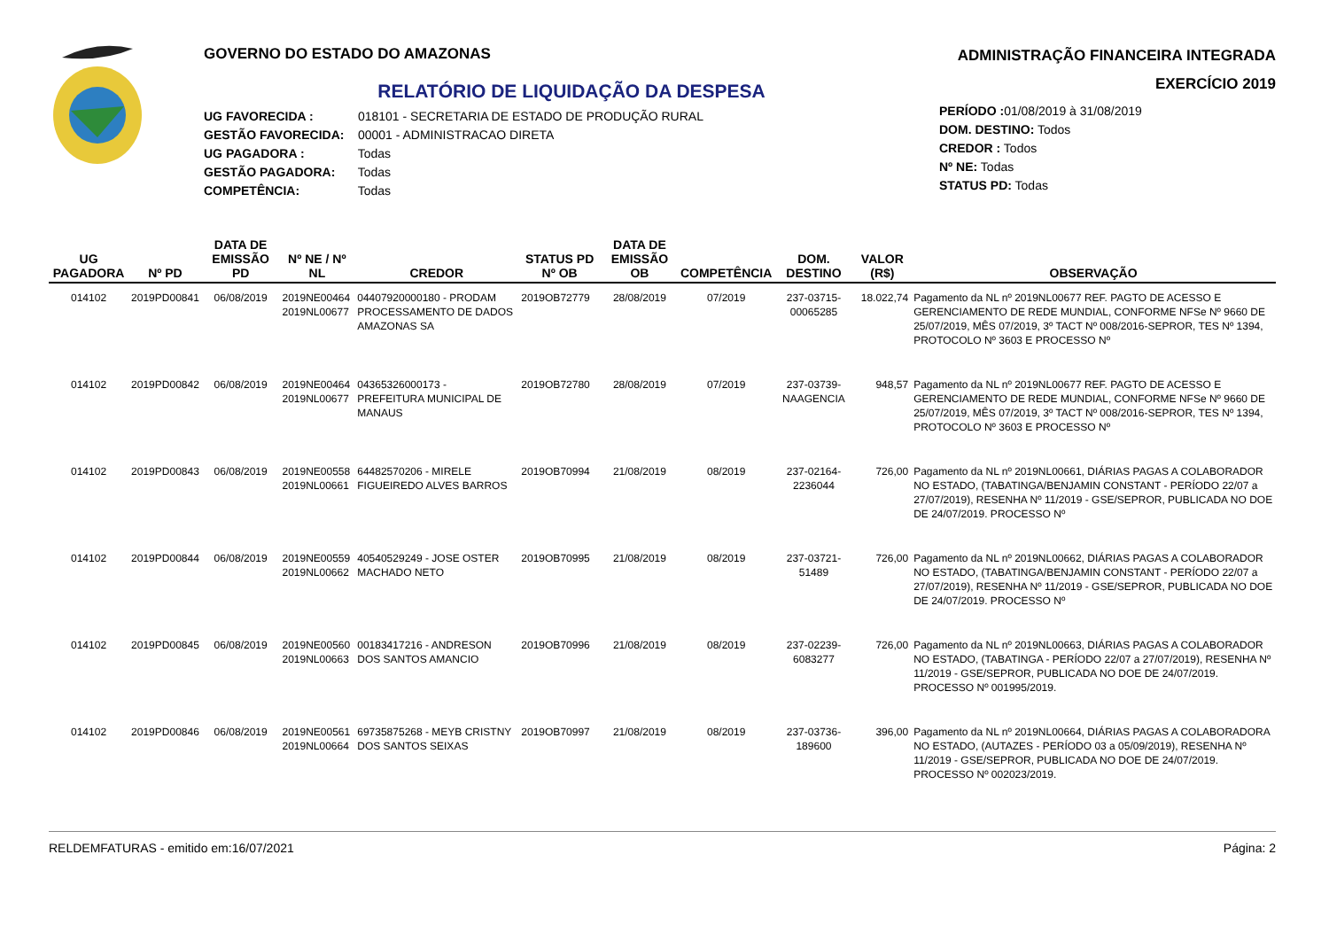GOVERNO DO ESTADO DO AMAZONAS
RELATÓRIO DE LIQUIDAÇÃO DA DESPESA
UG FAVORECIDA : 018101 - SECRETARIA DE ESTADO DE PRODUÇÃO RURAL
GESTÃO FAVORECIDA: 00001 - ADMINISTRACAO DIRETA
UG PAGADORA : Todas
GESTÃO PAGADORA: Todas
COMPETÊNCIA: Todas
ADMINISTRAÇÃO FINANCEIRA INTEGRADA
EXERCÍCIO 2019
PERÍODO : 01/08/2019 à 31/08/2019
DOM. DESTINO: Todos
CREDOR : Todos
Nº NE: Todas
STATUS PD: Todas
| UG PAGADORA | Nº PD | DATA DE EMISSÃO PD | Nº NE / Nº NL | CREDOR | STATUS PD Nº OB | DATA DE EMISSÃO OB | COMPETÊNCIA | DOM. DESTINO | VALOR (R$) | OBSERVAÇÃO |
| --- | --- | --- | --- | --- | --- | --- | --- | --- | --- | --- |
| 014102 | 2019PD00841 | 06/08/2019 | 2019NE00464 2019NL00677 | 04407920000180 - PRODAM PROCESSAMENTO DE DADOS AMAZONAS SA | 2019OB72779 | 28/08/2019 | 07/2019 | 237-03715-00065285 | 18.022,74 | Pagamento da NL nº 2019NL00677 REF. PAGTO DE ACESSO E GERENCIAMENTO DE REDE MUNDIAL, CONFORME NFSe Nº 9660 DE 25/07/2019, MÊS 07/2019, 3º TACT Nº 008/2016-SEPROR, TES Nº 1394, PROTOCOLO Nº 3603 E PROCESSO Nº |
| 014102 | 2019PD00842 | 06/08/2019 | 2019NE00464 2019NL00677 | 04365326000173 - PREFEITURA MUNICIPAL DE MANAUS | 2019OB72780 | 28/08/2019 | 07/2019 | 237-03739-NAAGENCIA | 948,57 | Pagamento da NL nº 2019NL00677 REF. PAGTO DE ACESSO E GERENCIAMENTO DE REDE MUNDIAL, CONFORME NFSe Nº 9660 DE 25/07/2019, MÊS 07/2019, 3º TACT Nº 008/2016-SEPROR, TES Nº 1394, PROTOCOLO Nº 3603 E PROCESSO Nº |
| 014102 | 2019PD00843 | 06/08/2019 | 2019NE00558 2019NL00661 | 64482570206 - MIRELE FIGUEIREDO ALVES BARROS | 2019OB70994 | 21/08/2019 | 08/2019 | 237-02164-2236044 | 726,00 | Pagamento da NL nº 2019NL00661, DIÁRIAS PAGAS A COLABORADOR NO ESTADO, (TABATINGA/BENJAMIN CONSTANT - PERÍODO 22/07 a 27/07/2019), RESENHA Nº 11/2019 - GSE/SEPROR, PUBLICADA NO DOE DE 24/07/2019. PROCESSO Nº |
| 014102 | 2019PD00844 | 06/08/2019 | 2019NE00559 2019NL00662 | 40540529249 - JOSE OSTER MACHADO NETO | 2019OB70995 | 21/08/2019 | 08/2019 | 237-03721-51489 | 726,00 | Pagamento da NL nº 2019NL00662, DIÁRIAS PAGAS A COLABORADOR NO ESTADO, (TABATINGA/BENJAMIN CONSTANT - PERÍODO 22/07 a 27/07/2019), RESENHA Nº 11/2019 - GSE/SEPROR, PUBLICADA NO DOE DE 24/07/2019. PROCESSO Nº |
| 014102 | 2019PD00845 | 06/08/2019 | 2019NE00560 2019NL00663 | 00183417216 - ANDRESON DOS SANTOS AMANCIO | 2019OB70996 | 21/08/2019 | 08/2019 | 237-02239-6083277 | 726,00 | Pagamento da NL nº 2019NL00663, DIÁRIAS PAGAS A COLABORADOR NO ESTADO, (TABATINGA - PERÍODO 22/07 a 27/07/2019), RESENHA Nº 11/2019 - GSE/SEPROR, PUBLICADA NO DOE DE 24/07/2019. PROCESSO Nº 001995/2019. |
| 014102 | 2019PD00846 | 06/08/2019 | 2019NE00561 2019NL00664 | 69735875268 - MEYB CRISTNY DOS SANTOS SEIXAS | 2019OB70997 | 21/08/2019 | 08/2019 | 237-03736-189600 | 396,00 | Pagamento da NL nº 2019NL00664, DIÁRIAS PAGAS A COLABORADORA NO ESTADO, (AUTAZES - PERÍODO 03 a 05/09/2019), RESENHA Nº 11/2019 - GSE/SEPROR, PUBLICADA NO DOE DE 24/07/2019. PROCESSO Nº 002023/2019. |
RELDEMFATURAS - emitido em:16/07/2021 Página: 2